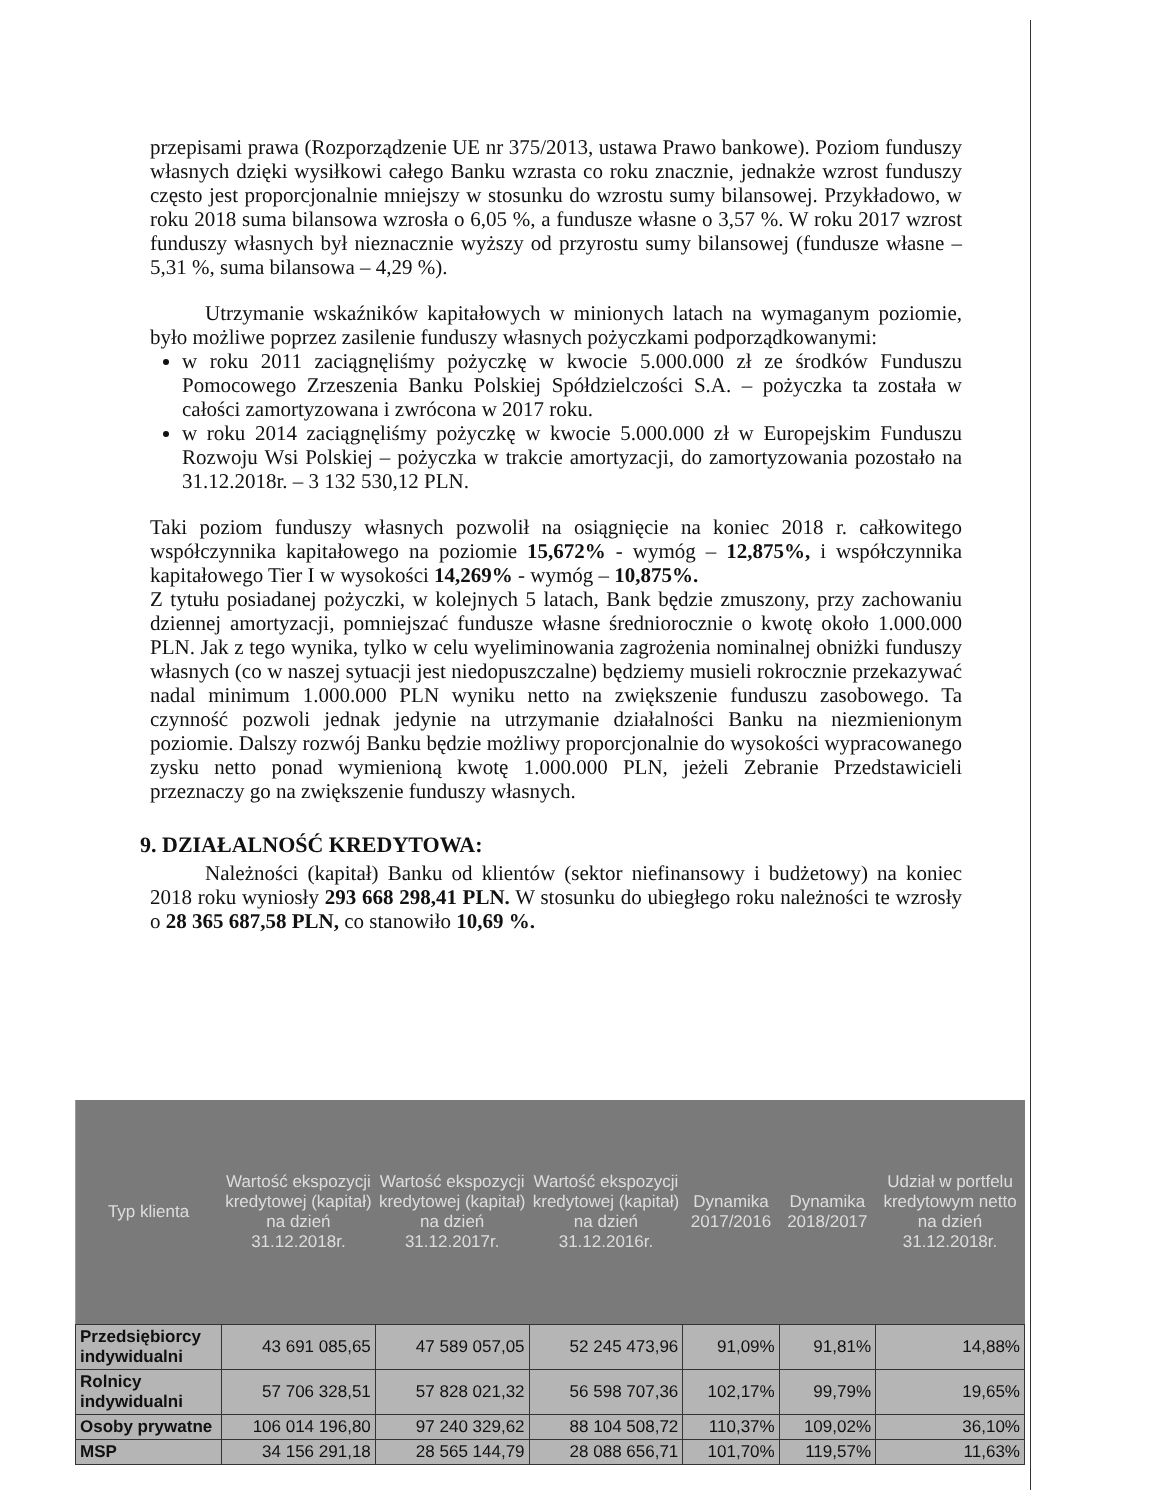przepisami prawa (Rozporządzenie UE nr 375/2013, ustawa Prawo bankowe). Poziom funduszy własnych dzięki wysiłkowi całego Banku wzrasta co roku znacznie, jednakże wzrost funduszy często jest proporcjonalnie mniejszy w stosunku do wzrostu sumy bilansowej. Przykładowo, w roku 2018 suma bilansowa wzrosła o 6,05 %, a fundusze własne o 3,57 %. W roku 2017 wzrost funduszy własnych był nieznacznie wyższy od przyrostu sumy bilansowej (fundusze własne – 5,31 %, suma bilansowa – 4,29 %).
Utrzymanie wskaźników kapitałowych w minionych latach na wymaganym poziomie, było możliwe poprzez zasilenie funduszy własnych pożyczkami podporządkowanymi:
w roku 2011 zaciągnęliśmy pożyczkę w kwocie 5.000.000 zł ze środków Funduszu Pomocowego Zrzeszenia Banku Polskiej Spółdzielczości S.A. – pożyczka ta została w całości zamortyzowana i zwrócona w 2017 roku.
w roku 2014 zaciągnęliśmy pożyczkę w kwocie 5.000.000 zł w Europejskim Funduszu Rozwoju Wsi Polskiej – pożyczka w trakcie amortyzacji, do zamortyzowania pozostało na 31.12.2018r. – 3 132 530,12 PLN.
Taki poziom funduszy własnych pozwolił na osiągnięcie na koniec 2018 r. całkowitego współczynnika kapitałowego na poziomie 15,672% - wymóg – 12,875%, i współczynnika kapitałowego Tier I w wysokości 14,269% - wymóg – 10,875%.
Z tytułu posiadanej pożyczki, w kolejnych 5 latach, Bank będzie zmuszony, przy zachowaniu dziennej amortyzacji, pomniejszać fundusze własne średniorocznie o kwotę około 1.000.000 PLN. Jak z tego wynika, tylko w celu wyeliminowania zagrożenia nominalnej obniżki funduszy własnych (co w naszej sytuacji jest niedopuszczalne) będziemy musieli rokrocznie przekazywać nadal minimum 1.000.000 PLN wyniku netto na zwiększenie funduszu zasobowego. Ta czynność pozwoli jednak jedynie na utrzymanie działalności Banku na niezmienionym poziomie. Dalszy rozwój Banku będzie możliwy proporcjonalnie do wysokości wypracowanego zysku netto ponad wymienioną kwotę 1.000.000 PLN, jeżeli Zebranie Przedstawicieli przeznaczy go na zwiększenie funduszy własnych.
9. DZIAŁALNOŚĆ KREDYTOWA:
Należności (kapitał) Banku od klientów (sektor niefinansowy i budżetowy) na koniec 2018 roku wyniosły 293 668 298,41 PLN. W stosunku do ubiegłego roku należności te wzrosły o 28 365 687,58 PLN, co stanowiło 10,69 %.
| Typ klienta | Wartość ekspozycji kredytowej (kapitał) na dzień 31.12.2018r. | Wartość ekspozycji kredytowej (kapitał) na dzień 31.12.2017r. | Wartość ekspozycji kredytowej (kapitał) na dzień 31.12.2016r. | Dynamika 2017/2016 | Dynamika 2018/2017 | Udział w portfelu kredytowym netto na dzień 31.12.2018r. |
| --- | --- | --- | --- | --- | --- | --- |
| Przedsiębiorcy indywidualni | 43 691 085,65 | 47 589 057,05 | 52 245 473,96 | 91,09% | 91,81% | 14,88% |
| Rolnicy indywidualni | 57 706 328,51 | 57 828 021,32 | 56 598 707,36 | 102,17% | 99,79% | 19,65% |
| Osoby prywatne | 106 014 196,80 | 97 240 329,62 | 88 104 508,72 | 110,37% | 109,02% | 36,10% |
| MSP | 34 156 291,18 | 28 565 144,79 | 28 088 656,71 | 101,70% | 119,57% | 11,63% |